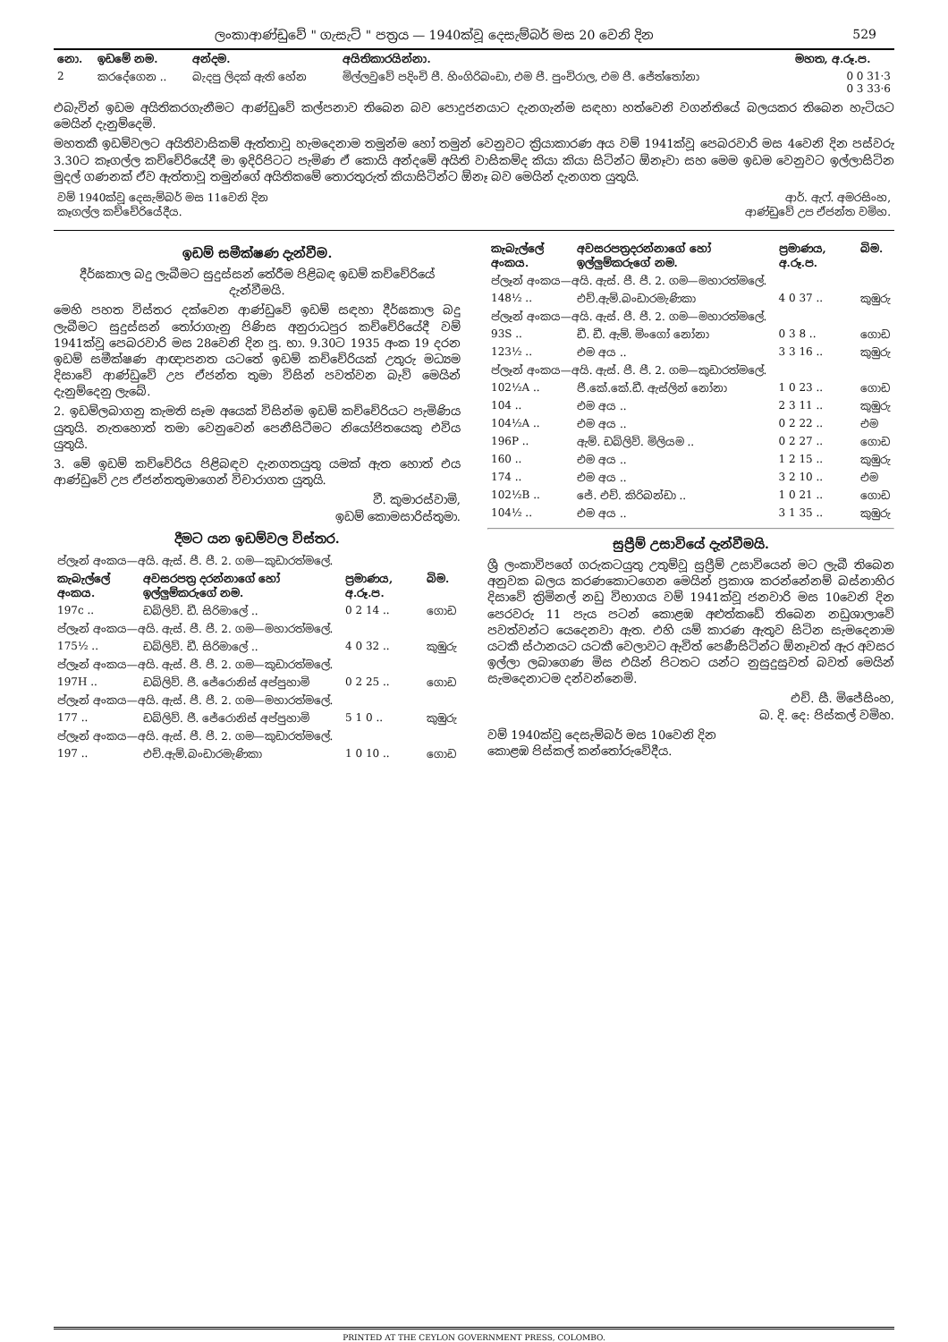ලංකාආණ්ඩුවේ " ගැසැට් " පත්‍රය — 1940ක්වූ දෙසැම්බර් මස 20 වෙනි දින 529
| නො. | ඉඩමේ නම. | අන්දම. | අයිතිකාරයින්නා. | මහත, අ.රූ.ප. |
| --- | --- | --- | --- | --- |
| 2 | කරදේගෙන .. | බැදපු ලිදක් ඇති හේන | මිල්ලවුවේ පදිංචි පී. හිංගිරිබංඩා, එම පී. පුංචිරාල, එම පී. ජේත්තෝනා | 0 0 31·3 0 3 33·6 |
එබැවින් ඉඩම අයිතිකරගැනීමට ආණ්ඩුවේ කල්පනාව තිබෙන බව පොදුජනයාට දැනගැන්ම සඳහා හත්වෙනි වගන්තියේ බලයකර තිබෙන හැටියට මෙයින් දැනුම්දෙමි.
මහතකී ඉඩම්වලට අයිතිවාසිකම් ඇත්තාවූ හැමදෙනාම තමුන්ම හෝ තමුන් වෙනුවට ක්‍රියාකාරණ අය වම් 1941ක්වූ පෙබරවාරි මස 4වෙනි දින පස්වරු 3.30ට කෑගල්ල කච්චේරියේදී මා ඉදිරිපිටට පැමිණ ඒ කොයි අන්දමේ අයිති වාසිකම්ද කියා කියා සිටින්ට ඕනෑවා සහ මෙම ඉඩම වෙනුවට ඉල්ලාසිටින මුදල් ගණනක් ඒව ඇත්තාවූ තමුන්ගේ අයිතිකමේ තොරතුරුත් කියාසිටින්ට ඕනෑ බව මෙයින් දැනගත යුතුයි.
| වම් 1940ක්වූ දෙසැම්බර් මස 11වෙනි දින කෑගල්ල කච්චේරියේදීය. | ආර්. ඇෆ්. අමරසිංහ, ආණ්ඩුවේ උප ඒජන්ත වමිහ. |
ඉඩම් සමීක්ෂණ දැන්වීම.
දීර්ඝකාල බදු ලැබීමට සුදුස්සන් තේරීම පිළිබඳ ඉඩම් කච්චේරියේ දැන්වීමයි.
මෙහි පහත විස්තර දක්වෙන ආණ්ඩුවේ ඉඩම් සඳහා දීර්ඝකාල බදු ලැබීමට සුදුස්සන් තෝරාගැනු පිණිස අනුරාධපුර කච්චේරියේදී වම් 1941ක්වූ පෙබරවාරි මස 28වෙනි දින පූ. භා. 9.30ට 1935 අංක 19 දරන ඉඩම් සමීක්ෂණ ආඥාපනත යටතේ ඉඩම් කච්චේරියක් උතුරු මධ්‍යම දිසාවේ ආණ්ඩුවේ උප ඒජන්ත තුමා විසින් පවත්වන බැව් මෙයින් දැනුම්දෙනු ලැබේ.
2. ඉඩම්ලබාගනු කැමති සෑම අයෙක් විසින්ම ඉඩම් කච්චේරියට පැමිණිය යුතුයි. නැතහොත් තමා වෙනුවෙන් පෙනීසිටීමට නියෝජිතයෙකු එවිය යුතුයි.
3. මේ ඉඩම් කච්චේරිය පිළිබඳව දැනගතයුතු යමක් ඇත හොත් එය ආණ්ඩුවේ උප ඒජන්තතුමාගෙන් විචාරාගත යුතුයි.
වී. කුමාරස්වාමි,
ඉඩම් කොමසාරිස්තුමා.
දීමට යන ඉඩම්වල විස්තර.
| ප්ලෑන් අංකය—අයි. ඇස්. පී. පී. 2. ගම—කුඩාරත්මලේ. | | | |
| කැබැල්ලේ අංකය. | අවසරපත්‍ර දරන්නාගේ හෝ ඉල්ලුම්කරුගේ නම. | ප්‍රමාණය, අ.රූ.ප. | බිම. |
| 197c .. | ඩබ්ලිව්. ඩී. සිරිමාලේ .. | 0 2 14 .. | ගොඩ |
| ප්ලෑන් අංකය—අයි. ඇස්. පී. පී. 2. ගම—මහාරත්මලේ. | | | |
| 175½ .. | ඩබ්ලිව්. ඩී. සිරිමාලේ .. | 4 0 32 .. | කුඹුරු |
| ප්ලෑන් අංකය—අයි. ඇස්. පී. පී. 2. ගම—කුඩාරත්මලේ. | | | |
| 197H .. | ඩබ්ලිව්. ජී. ජේරොනිස් අප්පුහාමි | 0 2 25 .. | ගොඩ |
| ප්ලෑන් අංකය—අයි. ඇස්. පී. පී. 2. ගම—මහාරත්මලේ. | | | |
| 177 .. | ඩබ්ලිව්. ජී. ජේරොනිස් අප්පුහාමි | 5 1 0 .. | කුඹුරු |
| ප්ලෑන් අංකය—අයි. ඇස්. පී. පී. 2. ගම—කුඩාරත්මලේ. | | | |
| 197 .. | එච්.ඇම්.බංඩාරමැණිකා | 1 0 10 .. | ගොඩ |
| කැබැල්ලේ අංකය. | අවසරපත්‍රදරන්නාගේ හෝ ඉල්ලුම්කරුගේ නම. | ප්‍රමාණය, අ.රූ.ප. | බිම. |
| --- | --- | --- | --- |
| ප්ලෑන් අංකය—අයි. ඇස්. පී. පී. 2. ගම—මහාරත්මලේ. | | | |
| 148½ .. | එච්.ඇම්.බංඩාරමැණිකා | 4 0 37 .. | කුඹුරු |
| ප්ලෑන් අංකය—අයි. ඇස්. පී. පී. 2. ගම—මහාරත්මලේ. | | | |
| 93S .. | ඩී. ඩී. ඇම්. මිංගෝ නෝනා | 0 3 8 .. | ගොඩ |
| 123½ .. | එම අය .. | 3 3 16 .. | කුඹුරු |
| ප්ලෑන් අංකය—අයි. ඇස්. පී. පී. 2. ගම—කුඩාරත්මලේ. | | | |
| 102½A .. | ජී.කේ.කේ.ඩී. ඇස්ලින් නෝනා | 1 0 23 .. | ගොඩ |
| 104 .. | එම අය .. | 2 3 11 .. | කුඹුරු |
| 104½A .. | එම අය .. | 0 2 22 .. | එම |
| 196P .. | ඇම්. ඩබ්ලිව්. මිලියම .. | 0 2 27 .. | ගොඩ |
| 160 .. | එම අය .. | 1 2 15 .. | කුඹුරු |
| 174 .. | එම අය .. | 3 2 10 .. | එම |
| 102½B .. | ජේ. එච්. කිරිබන්ඩා .. | 1 0 21 .. | ගොඩ |
| 104½ .. | එම අය .. | 3 1 35 .. | කුඹුරු |
සුප්‍රීම් උසාවියේ දැන්වීමයි.
ශ්‍රී ලංකාවිපගේ ගරුකටයුතු උතුම්වූ සුප්‍රීම් උසාවියෙන් මට ලැබී තිබෙන අනුවක බලය කරණකොටගෙන මෙයින් ප්‍රකාශ කරන්නේනම් බස්නාහිර දිසාවේ ක්‍රිමිනල් නඩු විභාගය වම් 1941ක්වූ ජනවාරි මස 10වෙනි දින පෙරවරු 11 පැය පටන් කොළඹ අළුත්කඩේ තිබෙන නඩුශාලාවේ පවත්වන්ට යෙදෙනවා ඇත. එහි යම් කාරණ ඇතුව සිටින සැමදෙනාම යටකී ස්ථානයට යටකී වෙලාවට ඇවිත් පෙණීසිටින්ට ඕනෑවත් ඇර අවසර ඉල්ලා ලබාගෙණ මිස එයින් පිටතට යන්ට නුසුදුසුවත් බවත් මෙයින් සැමදෙනාටම දන්වන්නෙමි.
එච්. සී. මිජේසිංහ,
බ. දි. දෙ: පිස්කල් වමිහ.
වම් 1940ක්වූ දෙසැම්බර් මස 10වෙනි දින
කොළඹ පිස්කල් කන්තෝරුවේදීය.
PRINTED AT THE CEYLON GOVERNMENT PRESS, COLOMBO.